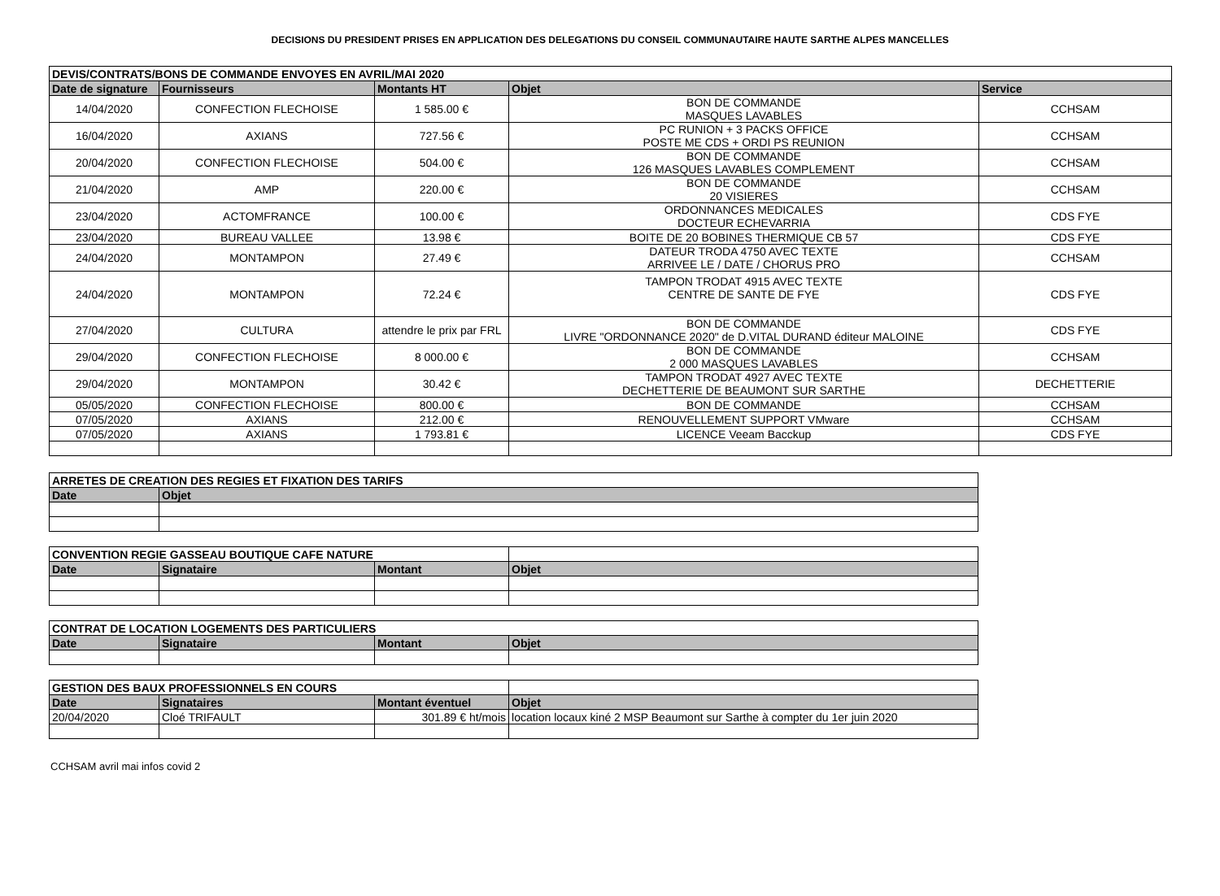DECISIONS DU PRESIDENT PRISES EN APPLICATION DES DELEGATIONS DU CONSEIL COMMUNAUTAIRE HAUTE SARTHE ALPES MANCELLES
| DEVIS/CONTRATS/BONS DE COMMANDE ENVOYES EN AVRIL/MAI 2020 | | | | |
| --- | --- | --- | --- | --- |
| Date de signature | Fournisseurs | Montants HT | Objet | Service |
| 14/04/2020 | CONFECTION FLECHOISE | 1 585.00 € | BON DE COMMANDE MASQUES LAVABLES | CCHSAM |
| 16/04/2020 | AXIANS | 727.56 € | PC RUNION + 3 PACKS OFFICE POSTE ME CDS + ORDI PS REUNION | CCHSAM |
| 20/04/2020 | CONFECTION FLECHOISE | 504.00 € | BON DE COMMANDE 126 MASQUES LAVABLES COMPLEMENT | CCHSAM |
| 21/04/2020 | AMP | 220.00 € | BON DE COMMANDE 20 VISIERES | CCHSAM |
| 23/04/2020 | ACTOMFRANCE | 100.00 € | ORDONNANCES MEDICALES DOCTEUR ECHEVARRIA | CDS FYE |
| 23/04/2020 | BUREAU VALLEE | 13.98 € | BOITE DE 20 BOBINES THERMIQUE CB 57 | CDS FYE |
| 24/04/2020 | MONTAMPON | 27.49 € | DATEUR TRODA 4750 AVEC TEXTE ARRIVEE LE / DATE / CHORUS PRO | CCHSAM |
| 24/04/2020 | MONTAMPON | 72.24 € | TAMPON TRODAT 4915 AVEC TEXTE CENTRE DE SANTE DE FYE | CDS FYE |
| 27/04/2020 | CULTURA | attendre le prix par FRL | BON DE COMMANDE LIVRE "ORDONNANCE 2020" de D.VITAL DURAND éditeur MALOINE | CDS FYE |
| 29/04/2020 | CONFECTION FLECHOISE | 8 000.00 € | BON DE COMMANDE 2 000 MASQUES LAVABLES | CCHSAM |
| 29/04/2020 | MONTAMPON | 30.42 € | TAMPON TRODAT 4927 AVEC TEXTE DECHETTERIE DE BEAUMONT SUR SARTHE | DECHETTERIE |
| 05/05/2020 | CONFECTION FLECHOISE | 800.00 € | BON DE COMMANDE | CCHSAM |
| 07/05/2020 | AXIANS | 212.00 € | RENOUVELLEMENT SUPPORT VMware | CCHSAM |
| 07/05/2020 | AXIANS | 1 793.81 € | LICENCE Veeam Bacckup | CDS FYE |
| ARRETES DE CREATION DES REGIES ET FIXATION DES TARIFS | |
| --- | --- |
| Date | Objet |
| CONVENTION REGIE GASSEAU BOUTIQUE CAFE NATURE | | | |
| Date | Signataire | Montant | Objet |
| CONTRAT DE LOCATION LOGEMENTS DES PARTICULIERS | | | |
| --- | --- | --- | --- |
| Date | Signataire | Montant | Objet |
| GESTION DES BAUX PROFESSIONNELS EN COURS | | | |
| Date | Signataires | Montant éventuel | Objet |
| 20/04/2020 | Cloé TRIFAULT | 301.89 € ht/mois | location locaux kiné 2 MSP Beaumont sur Sarthe à compter du 1er juin 2020 |
CCHSAM avril mai infos covid 2